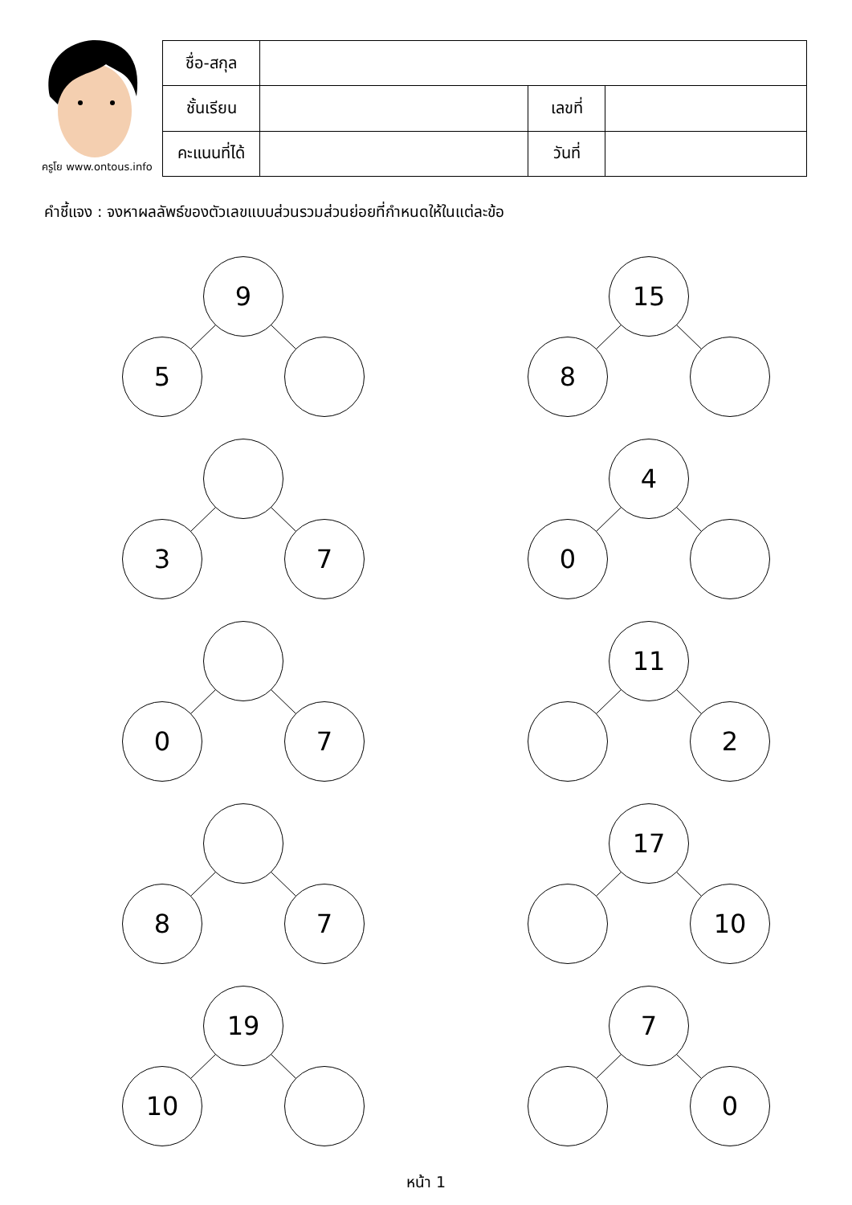ครูโย www.ontous.info
| ชื่อ-สกุล | | | |
| ชั้นเรียน | | เลขที่ | |
| คะแนนที่ได้ | | วันที่ | |
คำชี้แจง : จงหาผลลัพธ์ของตัวเลขแบบส่วนรวมส่วนย่อยที่กำหนดให้ในแต่ละข้อ
9
5
15
8
3 7
4
0
0 7
11
2
8 7
17
10
19
10
7
0
หน้า 1